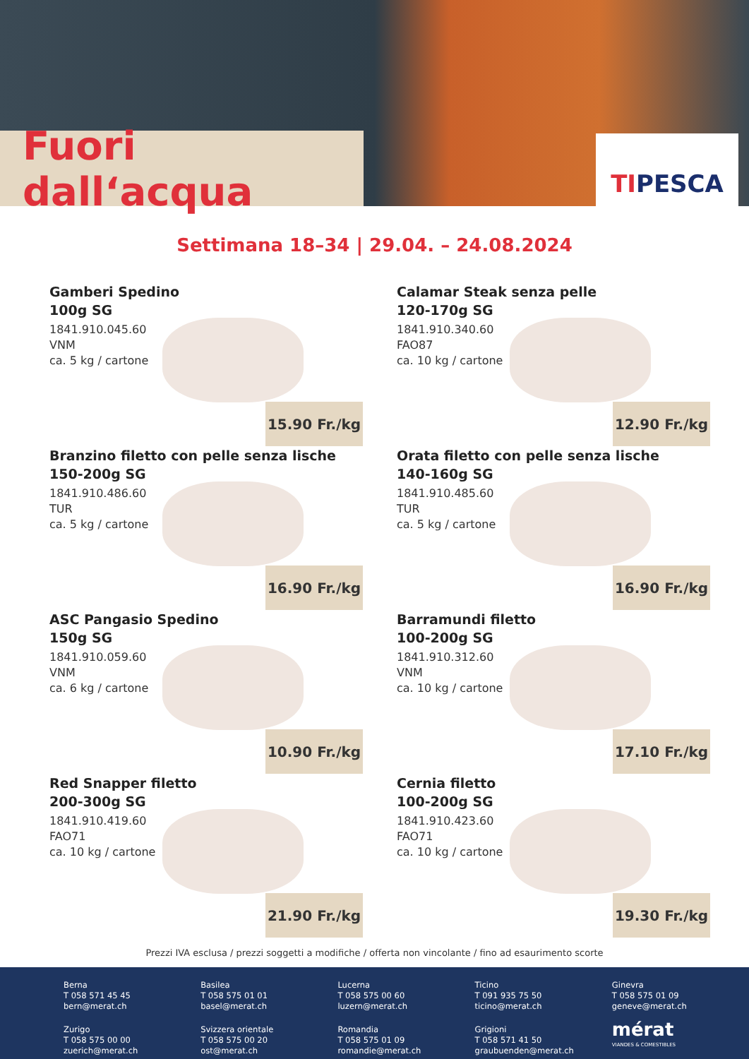Fuori dall‘acqua TIPESCA
Settimana 18–34 | 29.04. – 24.08.2024
Gamberi Spedino
100g SG
1841.910.045.60
VNM
ca. 5 kg / cartone
15.90 Fr./kg
Calamar Steak senza pelle
120-170g SG
1841.910.340.60
FAO87
ca. 10 kg / cartone
12.90 Fr./kg
Branzino filetto con pelle senza lische
150-200g SG
1841.910.486.60
TUR
ca. 5 kg / cartone
16.90 Fr./kg
Orata filetto con pelle senza lische
140-160g SG
1841.910.485.60
TUR
ca. 5 kg / cartone
16.90 Fr./kg
ASC Pangasio Spedino
150g SG
1841.910.059.60
VNM
ca. 6 kg / cartone
10.90 Fr./kg
Barramundi filetto
100-200g SG
1841.910.312.60
VNM
ca. 10 kg / cartone
17.10 Fr./kg
Red Snapper filetto
200-300g SG
1841.910.419.60
FAO71
ca. 10 kg / cartone
21.90 Fr./kg
Cernia filetto
100-200g SG
1841.910.423.60
FAO71
ca. 10 kg / cartone
19.30 Fr./kg
Prezzi IVA esclusa / prezzi soggetti a modifiche / offerta non vincolante / fino ad esaurimento scorte
Berna
T 058 571 45 45
bern@merat.ch
Basilea
T 058 575 01 01
basel@merat.ch
Lucerna
T 058 575 00 60
luzern@merat.ch
Ticino
T 091 935 75 50
ticino@merat.ch
Ginevra
T 058 575 01 09
geneve@merat.ch
Zurigo
T 058 575 00 00
zuerich@merat.ch
Svizzera orientale
T 058 575 00 20
ost@merat.ch
Romandia
T 058 575 01 09
romandie@merat.ch
Grigioni
T 058 571 41 50
graubuenden@merat.ch
mérat
VIANDES & COMESTIBLES